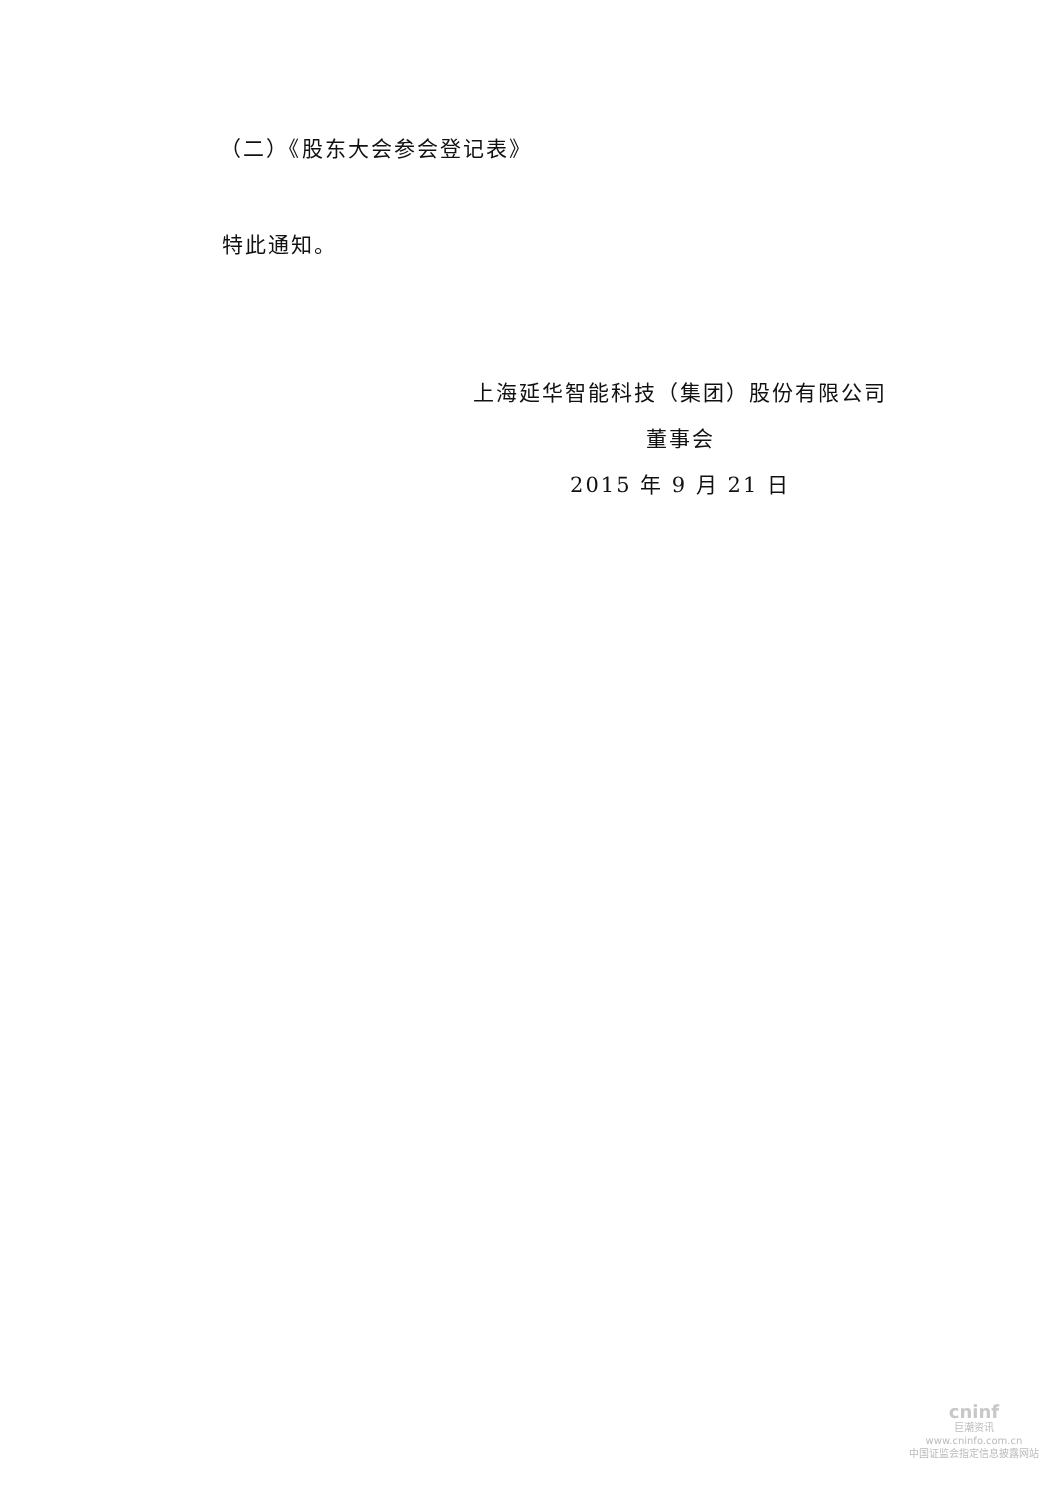（二）《股东大会参会登记表》
特此通知。
上海延华智能科技（集团）股份有限公司
董事会
2015 年 9 月 21 日
cninf
巨潮资讯
www.cninfo.com.cn
中国证监会指定信息披露网站